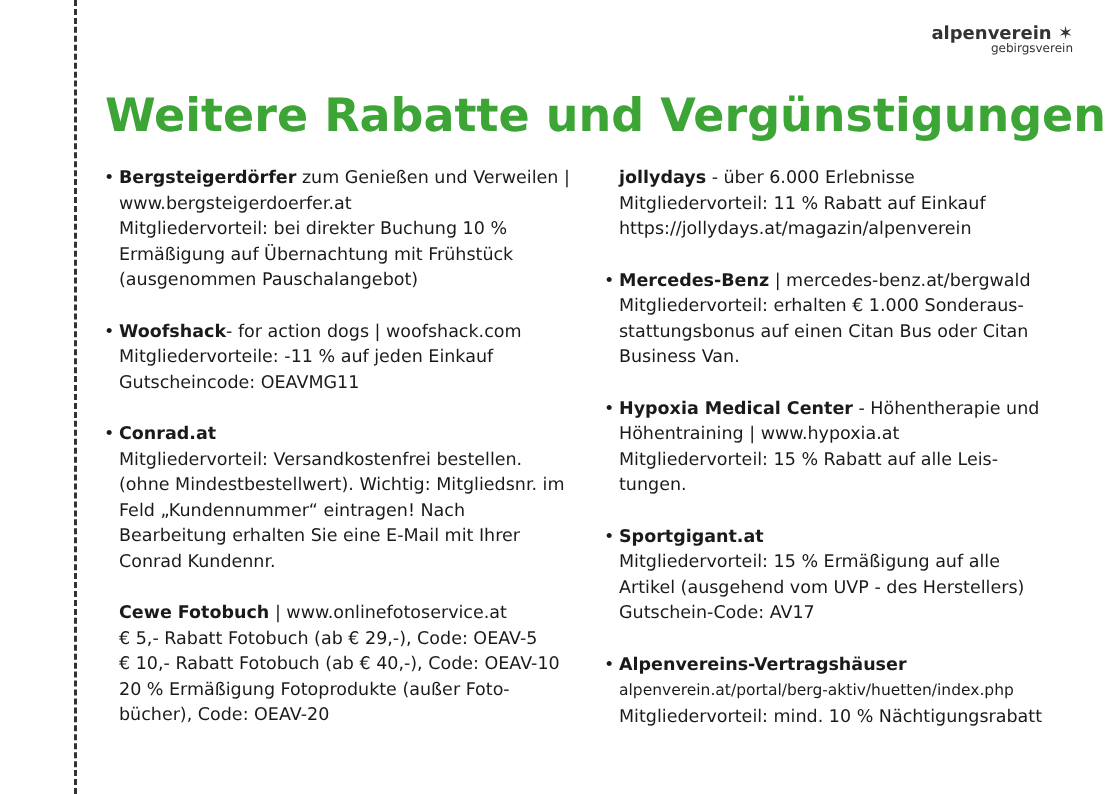alpenverein ✶
gebirgsverein
Weitere Rabatte und Vergünstigungen
• Bergsteigerdörfer zum Genießen und Verweilen | www.bergsteigerdoerfer.at
Mitgliedervorteil: bei direkter Buchung 10 % Ermäßigung auf Übernachtung mit Frühstück (ausgenommen Pauschalangebot)
• Woofshack- for action dogs | woofshack.com
Mitgliedervorteile: -11 % auf jeden Einkauf
Gutscheincode: OEAVMG11
• Conrad.at
Mitgliedervorteil: Versandkostenfrei bestellen. (ohne Mindestbestellwert). Wichtig: Mit­gliedsnr. im Feld „Kundennummer“ eintragen! Nach Bearbeitung erhalten Sie eine E-Mail mit Ihrer Conrad Kundennr.
Cewe Fotobuch | www.onlinefotoservice.at
€ 5,- Rabatt Fotobuch (ab € 29,-), Code: OEAV-5
€ 10,- Rabatt Fotobuch (ab € 40,-), Code: OEAV-10
20 % Ermäßigung Fotoprodukte (außer Foto­bücher), Code: OEAV-20
jollydays - über 6.000 Erlebnisse
Mitgliedervorteil: 11 % Rabatt auf Einkauf
https://jollydays.at/magazin/alpenverein
• Mercedes-Benz | mercedes-benz.at/bergwald
Mitgliedervorteil: erhalten € 1.000 Sonderaus­stattungsbonus auf einen Citan Bus oder Citan Business Van.
• Hypoxia Medical Center - Höhentherapie und Höhentraining | www.hypoxia.at
Mitgliedervorteil: 15 % Rabatt auf alle Leis­tungen.
• Sportgigant.at
Mitgliedervorteil: 15 % Ermäßigung auf alle Artikel (ausgehend vom UVP - des Herstellers)
Gutschein-Code: AV17
• Alpenvereins-Vertragshäuser
alpenverein.at/portal/berg-aktiv/huetten/index.php
Mitgliedervorteil: mind. 10 % Nächtigungsrabatt